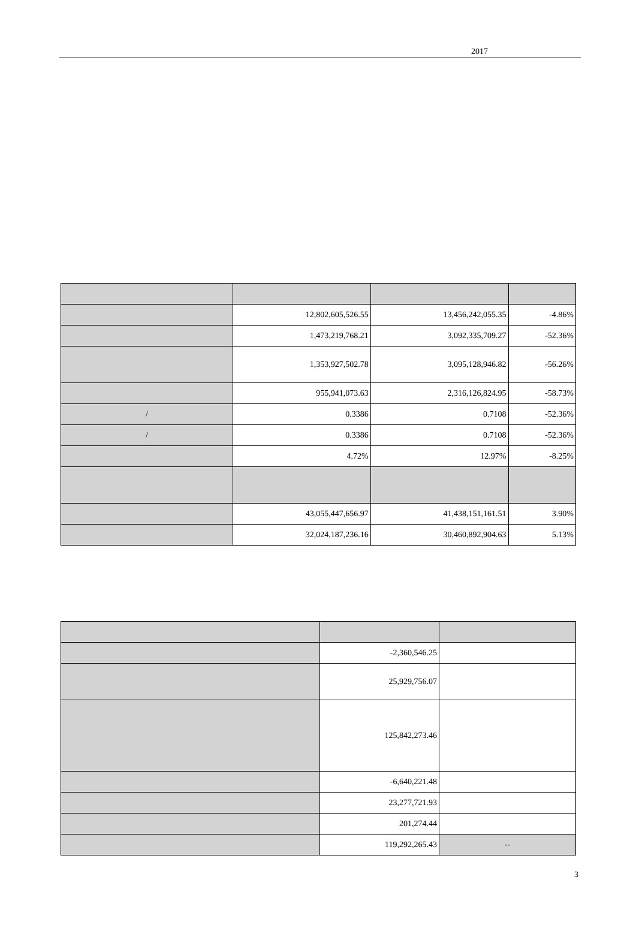2017
| | 12,802,605,526.55 | 13,456,242,055.35 | -4.86% |
| | 1,473,219,768.21 | 3,092,335,709.27 | -52.36% |
| | 1,353,927,502.78 | 3,095,128,946.82 | -56.26% |
| | 955,941,073.63 | 2,316,126,824.95 | -58.73% |
| / | 0.3386 | 0.7108 | -52.36% |
| / | 0.3386 | 0.7108 | -52.36% |
| | 4.72% | 12.97% | -8.25% |
| | 43,055,447,656.97 | 41,438,151,161.51 | 3.90% |
| | 32,024,187,236.16 | 30,460,892,904.63 | 5.13% |
| | -2,360,546.25 | |
| | 25,929,756.07 | |
| | 125,842,273.46 | |
| | -6,640,221.48 | |
| | 23,277,721.93 | |
| | 201,274.44 | |
| | 119,292,265.43 | -- |
3